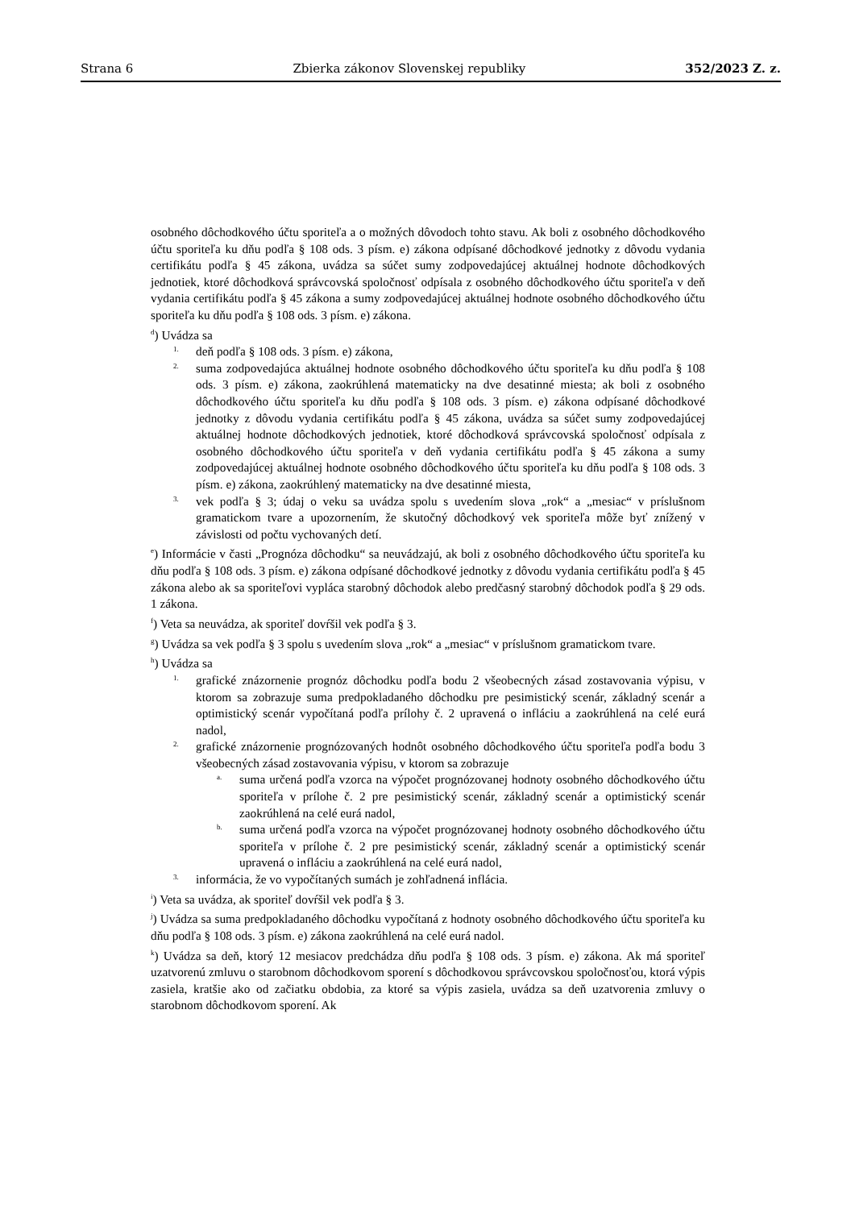Strana 6 Zbierka zákonov Slovenskej republiky 352/2023 Z. z.
osobného dôchodkového účtu sporiteľa a o možných dôvodoch tohto stavu. Ak boli z osobného dôchodkového účtu sporiteľa ku dňu podľa § 108 ods. 3 písm. e) zákona odpísané dôchodkové jednotky z dôvodu vydania certifikátu podľa § 45 zákona, uvádza sa súčet sumy zodpovedajúcej aktuálnej hodnote dôchodkových jednotiek, ktoré dôchodková správcovská spoločnosť odpísala z osobného dôchodkového účtu sporiteľa v deň vydania certifikátu podľa § 45 zákona a sumy zodpovedajúcej aktuálnej hodnote osobného dôchodkového účtu sporiteľa ku dňu podľa § 108 ods. 3 písm. e) zákona.
<sup>d</sup>) Uvádza sa
1. deň podľa § 108 ods. 3 písm. e) zákona,
2. suma zodpovedajúca aktuálnej hodnote osobného dôchodkového účtu sporiteľa ku dňu podľa § 108 ods. 3 písm. e) zákona, zaokrúhlená matematicky na dve desatinné miesta; ak boli z osobného dôchodkového účtu sporiteľa ku dňu podľa § 108 ods. 3 písm. e) zákona odpísané dôchodkové jednotky z dôvodu vydania certifikátu podľa § 45 zákona, uvádza sa súčet sumy zodpovedajúcej aktuálnej hodnote dôchodkových jednotiek, ktoré dôchodková správcovská spoločnosť odpísala z osobného dôchodkového účtu sporiteľa v deň vydania certifikátu podľa § 45 zákona a sumy zodpovedajúcej aktuálnej hodnote osobného dôchodkového účtu sporiteľa ku dňu podľa § 108 ods. 3 písm. e) zákona, zaokrúhlený matematicky na dve desatinné miesta,
3. vek podľa § 3; údaj o veku sa uvádza spolu s uvedením slova „rok“ a „mesiac“ v príslušnom gramatickom tvare a upozornením, že skutočný dôchodkový vek sporiteľa môže byť znížený v závislosti od počtu vychovaných detí.
<sup>e</sup>) Informácie v časti „Prognóza dôchodku“ sa neuvádzajú, ak boli z osobného dôchodkového účtu sporiteľa ku dňu podľa § 108 ods. 3 písm. e) zákona odpísané dôchodkové jednotky z dôvodu vydania certifikátu podľa § 45 zákona alebo ak sa sporiteľovi vypláca starobný dôchodok alebo predčasný starobný dôchodok podľa § 29 ods. 1 zákona.
<sup>f</sup>) Veta sa neuvádza, ak sporiteľ dovŕšil vek podľa § 3.
<sup>g</sup>) Uvádza sa vek podľa § 3 spolu s uvedením slova „rok“ a „mesiac“ v príslušnom gramatickom tvare.
<sup>h</sup>) Uvádza sa
1. grafické znázornenie prognóz dôchodku podľa bodu 2 všeobecných zásad zostavovania výpisu, v ktorom sa zobrazuje suma predpokladaného dôchodku pre pesimistický scenár, základný scenár a optimistický scenár vypočítaná podľa prílohy č. 2 upravená o infláciu a zaokrúhlená na celé eurá nadol,
2. grafické znázornenie prognózovaných hodnôt osobného dôchodkového účtu sporiteľa podľa bodu 3 všeobecných zásad zostavovania výpisu, v ktorom sa zobrazuje
a. suma určená podľa vzorca na výpočet prognózovanej hodnoty osobného dôchodkového účtu sporiteľa v prílohe č. 2 pre pesimistický scenár, základný scenár a optimistický scenár zaokrúhlená na celé eurá nadol,
b. suma určená podľa vzorca na výpočet prognózovanej hodnoty osobného dôchodkového účtu sporiteľa v prílohe č. 2 pre pesimistický scenár, základný scenár a optimistický scenár upravená o infláciu a zaokrúhlená na celé eurá nadol,
3. informácia, že vo vypočítaných sumách je zohľadnená inflácia.
<sup>i</sup>) Veta sa uvádza, ak sporiteľ dovŕšil vek podľa § 3.
<sup>j</sup>) Uvádza sa suma predpokladaného dôchodku vypočítaná z hodnoty osobného dôchodkového účtu sporiteľa ku dňu podľa § 108 ods. 3 písm. e) zákona zaokrúhlená na celé eurá nadol.
<sup>k</sup>) Uvádza sa deň, ktorý 12 mesiacov predchádza dňu podľa § 108 ods. 3 písm. e) zákona. Ak má sporiteľ uzatvorenú zmluvu o starobnom dôchodkovom sporení s dôchodkovou správcovskou spoločnosťou, ktorá výpis zasiela, kratšie ako od začiatku obdobia, za ktoré sa výpis zasiela, uvádza sa deň uzatvorenia zmluvy o starobnom dôchodkovom sporení. Ak